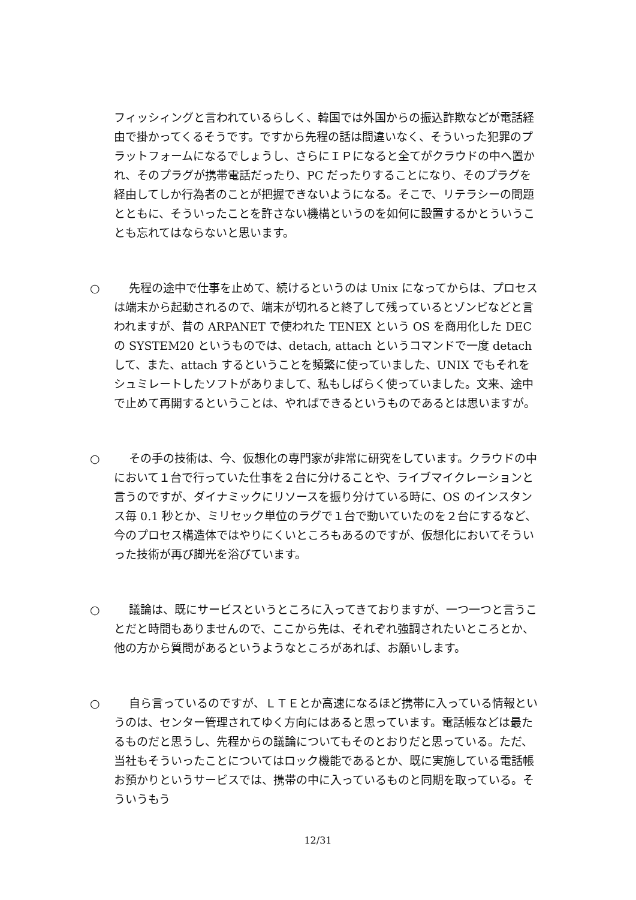フィッシィングと言われているらしく、韓国では外国からの振込詐欺などが電話経由で掛かってくるそうです。ですから先程の話は間違いなく、そういった犯罪のプラットフォームになるでしょうし、さらにＩＰになると全てがクラウドの中へ置かれ、そのプラグが携帯電話だったり、PC だったりすることになり、そのプラグを経由してしか行為者のことが把握できないようになる。そこで、リテラシーの問題とともに、そういったことを許さない機構というのを如何に設置するかとういうことも忘れてはならないと思います。
○ 先程の途中で仕事を止めて、続けるというのは Unix になってからは、プロセスは端末から起動されるので、端末が切れると終了して残っているとゾンビなどと言われますが、昔の ARPANET で使われた TENEX という OS を商用化した DEC の SYSTEM20 というものでは、detach, attach というコマンドで一度 detach して、また、attach するということを頻繁に使っていました、UNIX でもそれをシュミレートしたソフトがありまして、私もしばらく使っていました。文来、途中で止めて再開するということは、やればできるというものであるとは思いますが。
○ その手の技術は、今、仮想化の専門家が非常に研究をしています。クラウドの中において１台で行っていた仕事を２台に分けることや、ライブマイクレーションと言うのですが、ダイナミックにリソースを振り分けている時に、OS のインスタンス毎 0.1 秒とか、ミリセック単位のラグで１台で動いていたのを２台にするなど、今のプロセス構造体ではやりにくいところもあるのですが、仮想化においてそういった技術が再び脚光を浴びています。
○ 議論は、既にサービスというところに入ってきておりますが、一つ一つと言うことだと時間もありませんので、ここから先は、それぞれ強調されたいところとか、他の方から質問があるというようなところがあれば、お願いします。
○ 自ら言っているのですが、ＬＴＥとか高速になるほど携帯に入っている情報というのは、センター管理されてゆく方向にはあると思っています。電話帳などは最たるものだと思うし、先程からの議論についてもそのとおりだと思っている。ただ、当社もそういったことについてはロック機能であるとか、既に実施している電話帳お預かりというサービスでは、携帯の中に入っているものと同期を取っている。そういうもう
12/31